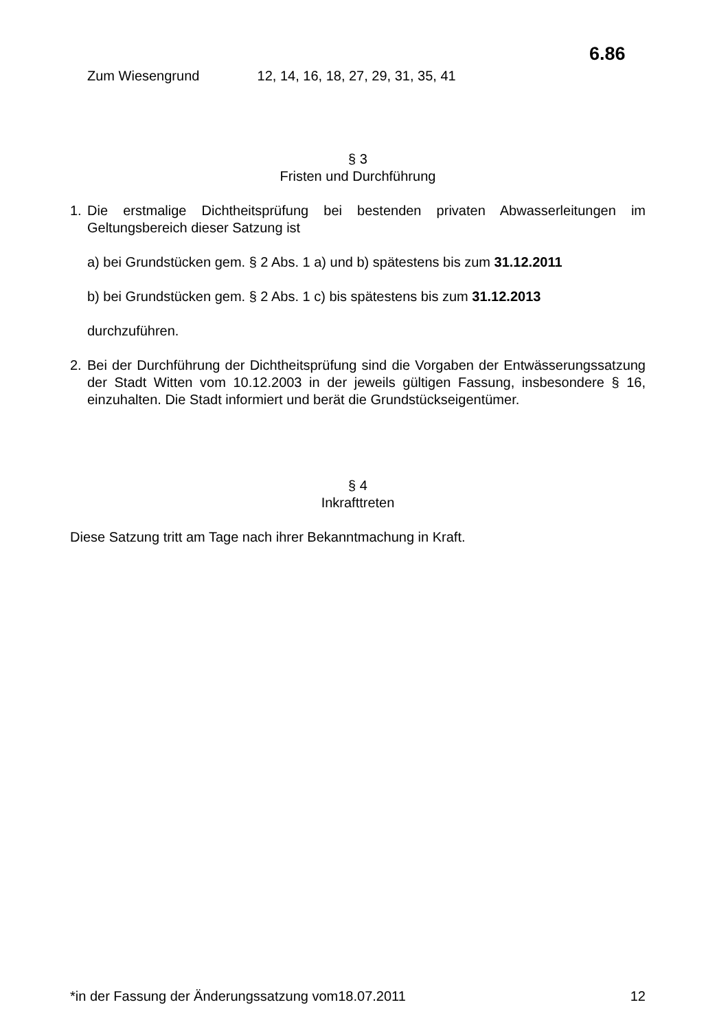6.86
Zum Wiesengrund 12, 14, 16, 18, 27, 29, 31, 35, 41
§ 3
Fristen und Durchführung
1. Die erstmalige Dichtheitsprüfung bei bestenden privaten Abwasserleitungen im Geltungsbereich dieser Satzung ist
a) bei Grundstücken gem. § 2 Abs. 1 a) und b) spätestens bis zum 31.12.2011
b) bei Grundstücken gem. § 2 Abs. 1 c) bis spätestens bis zum 31.12.2013
durchzuführen.
2. Bei der Durchführung der Dichtheitsprüfung sind die Vorgaben der Entwässerungssatzung der Stadt Witten vom 10.12.2003 in der jeweils gültigen Fassung, insbesondere § 16, einzuhalten. Die Stadt informiert und berät die Grundstückseigentümer.
§ 4
Inkrafttreten
Diese Satzung tritt am Tage nach ihrer Bekanntmachung in Kraft.
*in der Fassung der Änderungssatzung vom18.07.2011 12